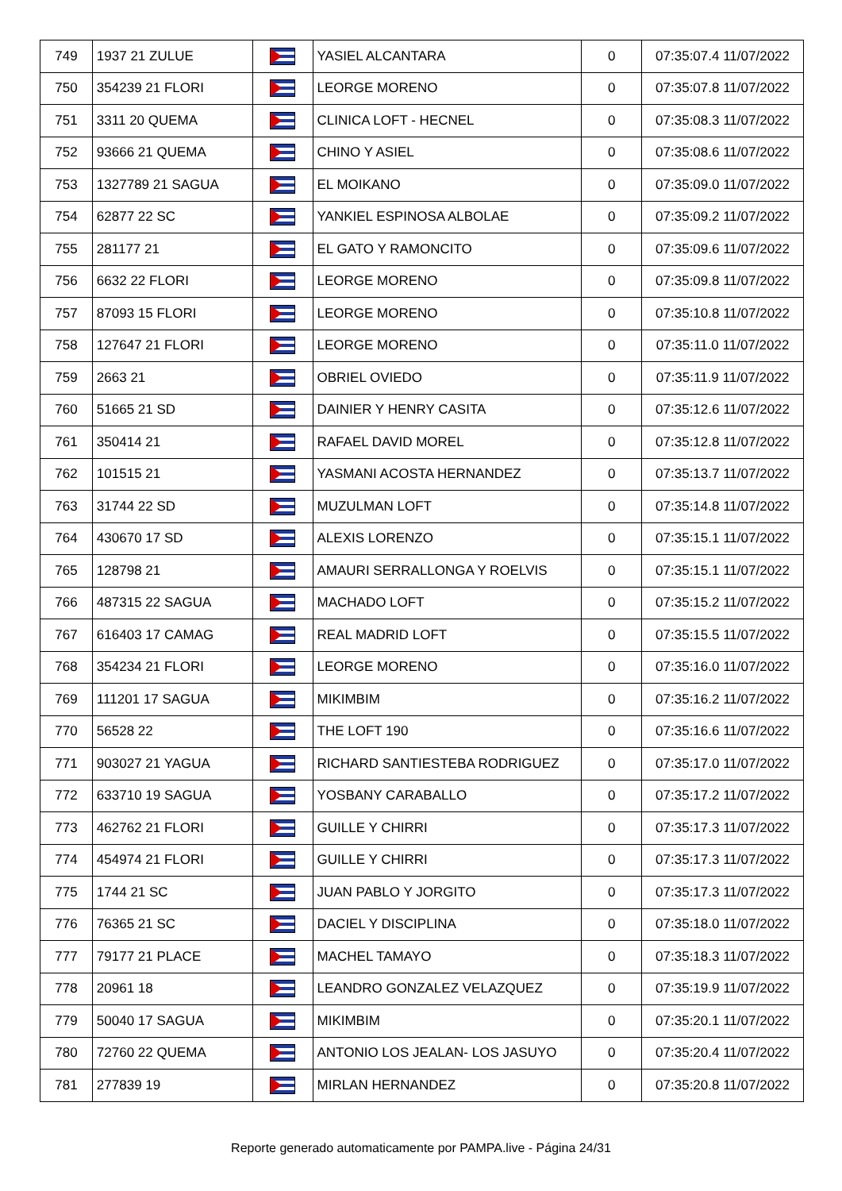| 749 | 1937 21 ZULUE | | YASIEL ALCANTARA | 0 | 07:35:07.4 11/07/2022 |
| 750 | 354239 21 FLORI | | LEORGE MORENO | 0 | 07:35:07.8 11/07/2022 |
| 751 | 3311 20 QUEMA | | CLINICA LOFT - HECNEL | 0 | 07:35:08.3 11/07/2022 |
| 752 | 93666 21 QUEMA | | CHINO Y ASIEL | 0 | 07:35:08.6 11/07/2022 |
| 753 | 1327789 21 SAGUA | | EL MOIKANO | 0 | 07:35:09.0 11/07/2022 |
| 754 | 62877 22 SC | | YANKIEL ESPINOSA ALBOLAE | 0 | 07:35:09.2 11/07/2022 |
| 755 | 281177 21 | | EL GATO Y RAMONCITO | 0 | 07:35:09.6 11/07/2022 |
| 756 | 6632 22 FLORI | | LEORGE MORENO | 0 | 07:35:09.8 11/07/2022 |
| 757 | 87093 15 FLORI | | LEORGE MORENO | 0 | 07:35:10.8 11/07/2022 |
| 758 | 127647 21 FLORI | | LEORGE MORENO | 0 | 07:35:11.0 11/07/2022 |
| 759 | 2663 21 | | OBRIEL OVIEDO | 0 | 07:35:11.9 11/07/2022 |
| 760 | 51665 21 SD | | DAINIER Y HENRY CASITA | 0 | 07:35:12.6 11/07/2022 |
| 761 | 350414 21 | | RAFAEL DAVID MOREL | 0 | 07:35:12.8 11/07/2022 |
| 762 | 101515 21 | | YASMANI ACOSTA HERNANDEZ | 0 | 07:35:13.7 11/07/2022 |
| 763 | 31744 22 SD | | MUZULMAN LOFT | 0 | 07:35:14.8 11/07/2022 |
| 764 | 430670 17 SD | | ALEXIS LORENZO | 0 | 07:35:15.1 11/07/2022 |
| 765 | 128798 21 | | AMAURI SERRALLONGA Y ROELVIS | 0 | 07:35:15.1 11/07/2022 |
| 766 | 487315 22 SAGUA | | MACHADO LOFT | 0 | 07:35:15.2 11/07/2022 |
| 767 | 616403 17 CAMAG | | REAL MADRID LOFT | 0 | 07:35:15.5 11/07/2022 |
| 768 | 354234 21 FLORI | | LEORGE MORENO | 0 | 07:35:16.0 11/07/2022 |
| 769 | 111201 17 SAGUA | | MIKIMBIM | 0 | 07:35:16.2 11/07/2022 |
| 770 | 56528 22 | | THE LOFT 190 | 0 | 07:35:16.6 11/07/2022 |
| 771 | 903027 21 YAGUA | | RICHARD SANTIESTEBA RODRIGUEZ | 0 | 07:35:17.0 11/07/2022 |
| 772 | 633710 19 SAGUA | | YOSBANY CARABALLO | 0 | 07:35:17.2 11/07/2022 |
| 773 | 462762 21 FLORI | | GUILLE Y CHIRRI | 0 | 07:35:17.3 11/07/2022 |
| 774 | 454974 21 FLORI | | GUILLE Y CHIRRI | 0 | 07:35:17.3 11/07/2022 |
| 775 | 1744 21 SC | | JUAN PABLO Y JORGITO | 0 | 07:35:17.3 11/07/2022 |
| 776 | 76365 21 SC | | DACIEL Y DISCIPLINA | 0 | 07:35:18.0 11/07/2022 |
| 777 | 79177 21 PLACE | | MACHEL TAMAYO | 0 | 07:35:18.3 11/07/2022 |
| 778 | 20961 18 | | LEANDRO GONZALEZ VELAZQUEZ | 0 | 07:35:19.9 11/07/2022 |
| 779 | 50040 17 SAGUA | | MIKIMBIM | 0 | 07:35:20.1 11/07/2022 |
| 780 | 72760 22 QUEMA | | ANTONIO LOS JEALAN- LOS JASUYO | 0 | 07:35:20.4 11/07/2022 |
| 781 | 277839 19 | | MIRLAN HERNANDEZ | 0 | 07:35:20.8 11/07/2022 |
Reporte generado automaticamente por PAMPA.live - Página 24/31